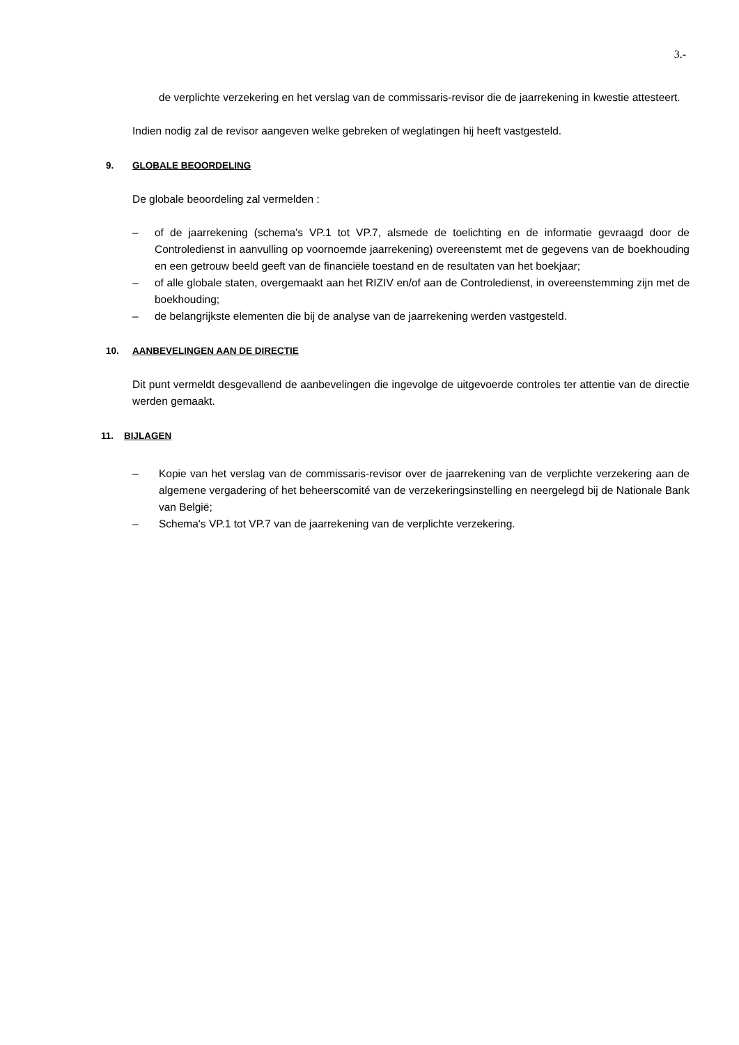3.-
de verplichte verzekering en het verslag van de commissaris-revisor die de jaarrekening in kwestie attesteert.
Indien nodig zal de revisor aangeven welke gebreken of weglatingen hij heeft vastgesteld.
9. GLOBALE BEOORDELING
De globale beoordeling zal vermelden :
– of de jaarrekening (schema's VP.1 tot VP.7, alsmede de toelichting en de informatie gevraagd door de Controledienst in aanvulling op voornoemde jaarrekening) overeenstemt met de gegevens van de boekhouding en een getrouw beeld geeft van de financiële toestand en de resultaten van het boekjaar;
– of alle globale staten, overgemaakt aan het RIZIV en/of aan de Controledienst, in overeenstemming zijn met de boekhouding;
– de belangrijkste elementen die bij de analyse van de jaarrekening werden vastgesteld.
10. AANBEVELINGEN AAN DE DIRECTIE
Dit punt vermeldt desgevallend de aanbevelingen die ingevolge de uitgevoerde controles ter attentie van de directie werden gemaakt.
11. BIJLAGEN
– Kopie van het verslag van de commissaris-revisor over de jaarrekening van de verplichte verzekering aan de algemene vergadering of het beheerscomité van de verzekeringsinstelling en neergelegd bij de Nationale Bank van België;
– Schema's VP.1 tot VP.7 van de jaarrekening van de verplichte verzekering.